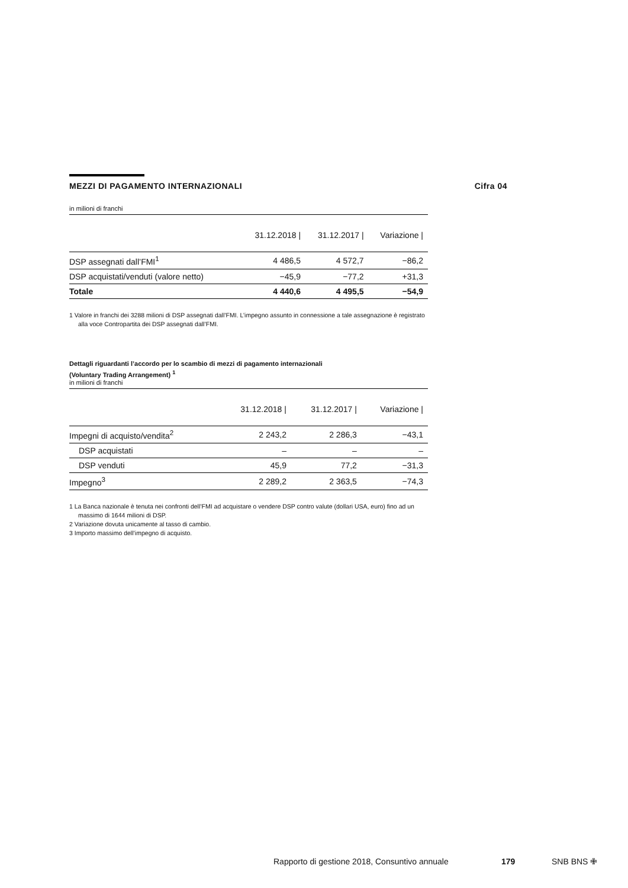MEZZI DI PAGAMENTO INTERNAZIONALI Cifra 04
in milioni di franchi
| | 31.12.2018 / | 31.12.2017 / | Variazione / |
| --- | --- | --- | --- |
| DSP assegnati dall’FMI<sup>1</sup> | 4 486,5 | 4 572,7 | −86,2 |
| DSP acquistati/venduti (valore netto) | −45,9 | −77,2 | +31,3 |
| Totale | 4 440,6 | 4 495,5 | −54,9 |
1 Valore in franchi dei 3288 milioni di DSP assegnati dall’FMI. L’impegno assunto in connessione a tale assegnazione è registrato alla voce Contropartita dei DSP assegnati dall’FMI.
Dettagli riguardanti l’accordo per lo scambio di mezzi di pagamento internazionali
(Voluntary Trading Arrangement) <sup>1</sup>
in milioni di franchi
| | 31.12.2018 / | 31.12.2017 / | Variazione / |
| --- | --- | --- | --- |
| Impegni di acquisto/vendita<sup>2</sup> | 2 243,2 | 2 286,3 | −43,1 |
| DSP acquistati | – | – | – |
| DSP venduti | 45,9 | 77,2 | −31,3 |
| Impegno<sup>3</sup> | 2 289,2 | 2 363,5 | −74,3 |
1 La Banca nazionale è tenuta nei confronti dell’FMI ad acquistare o vendere DSP contro valute (dollari USA, euro) fino ad un massimo di 1644 milioni di DSP.
2 Variazione dovuta unicamente al tasso di cambio.
3 Importo massimo dell’impegno di acquisto.
Rapporto di gestione 2018, Consuntivo annuale 179 SNB BNS ✙